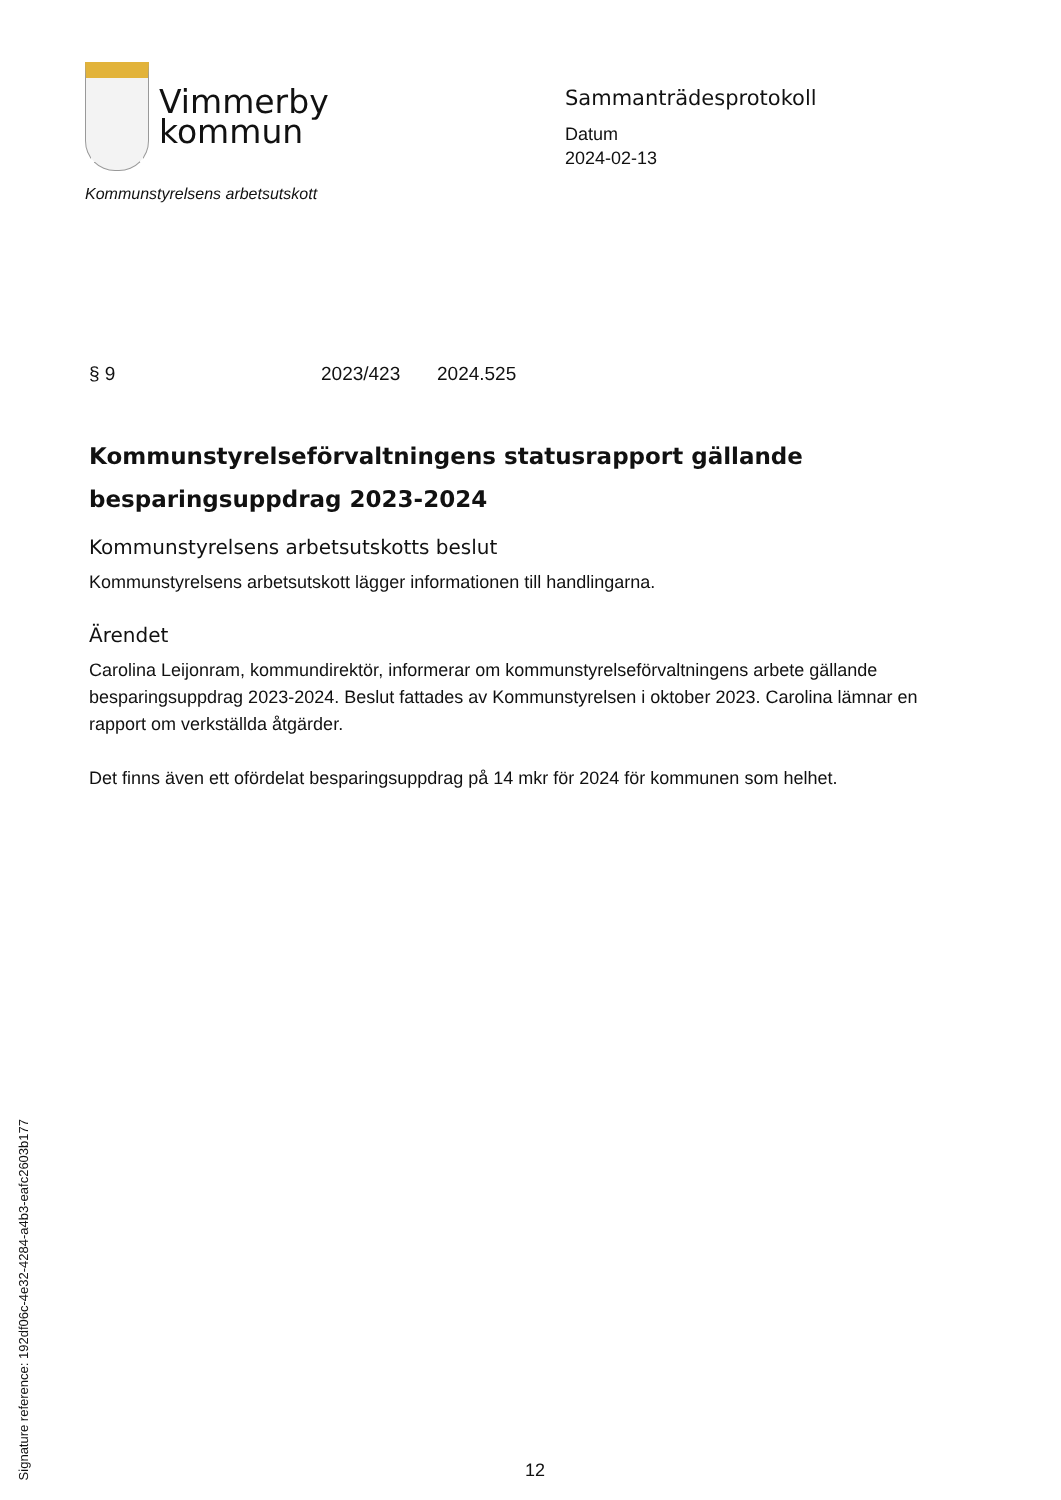Vimmerby
kommun
Kommunstyrelsens arbetsutskott
Sammanträdesprotokoll
Datum
2024-02-13
§ 9 2023/423 2024.525
Kommunstyrelseförvaltningens statusrapport gällande besparingsuppdrag 2023-2024
Kommunstyrelsens arbetsutskotts beslut
Kommunstyrelsens arbetsutskott lägger informationen till handlingarna.
Ärendet
Carolina Leijonram, kommundirektör, informerar om kommunstyrelseförvaltningens arbete gällande besparingsuppdrag 2023-2024. Beslut fattades av Kommunstyrelsen i oktober 2023. Carolina lämnar en rapport om verkställda åtgärder.
Det finns även ett ofördelat besparingsuppdrag på 14 mkr för 2024 för kommunen som helhet.
Signature reference: 192df06c-4e32-4284-a4b3-eafc2603b177
12